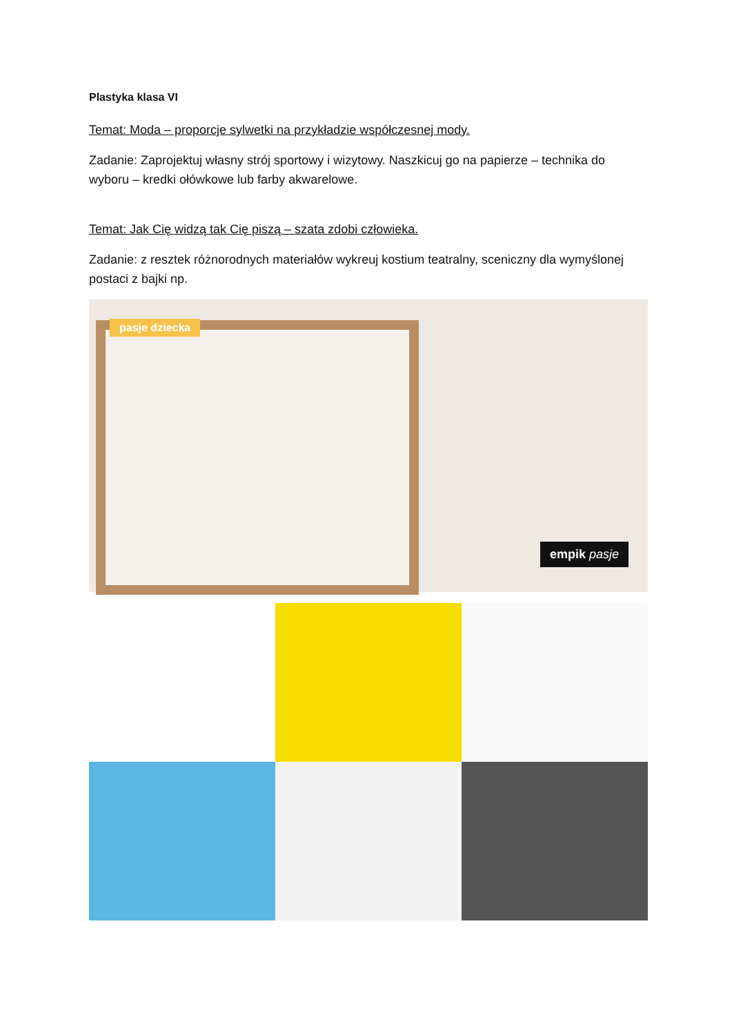Plastyka klasa VI
Temat: Moda – proporcje sylwetki na przykładzie współczesnej mody.
Zadanie: Zaprojektuj własny strój sportowy i wizytowy. Naszkicuj go na papierze – technika do wyboru – kredki ołówkowe lub farby akwarelowe.
Temat: Jak Cię widzą tak Cię piszą – szata zdobi człowieka.
Zadanie: z resztek różnorodnych materiałów wykreuj kostium teatralny, sceniczny dla wymyślonej postaci z bajki np.
pasje dziecka
empik pasje